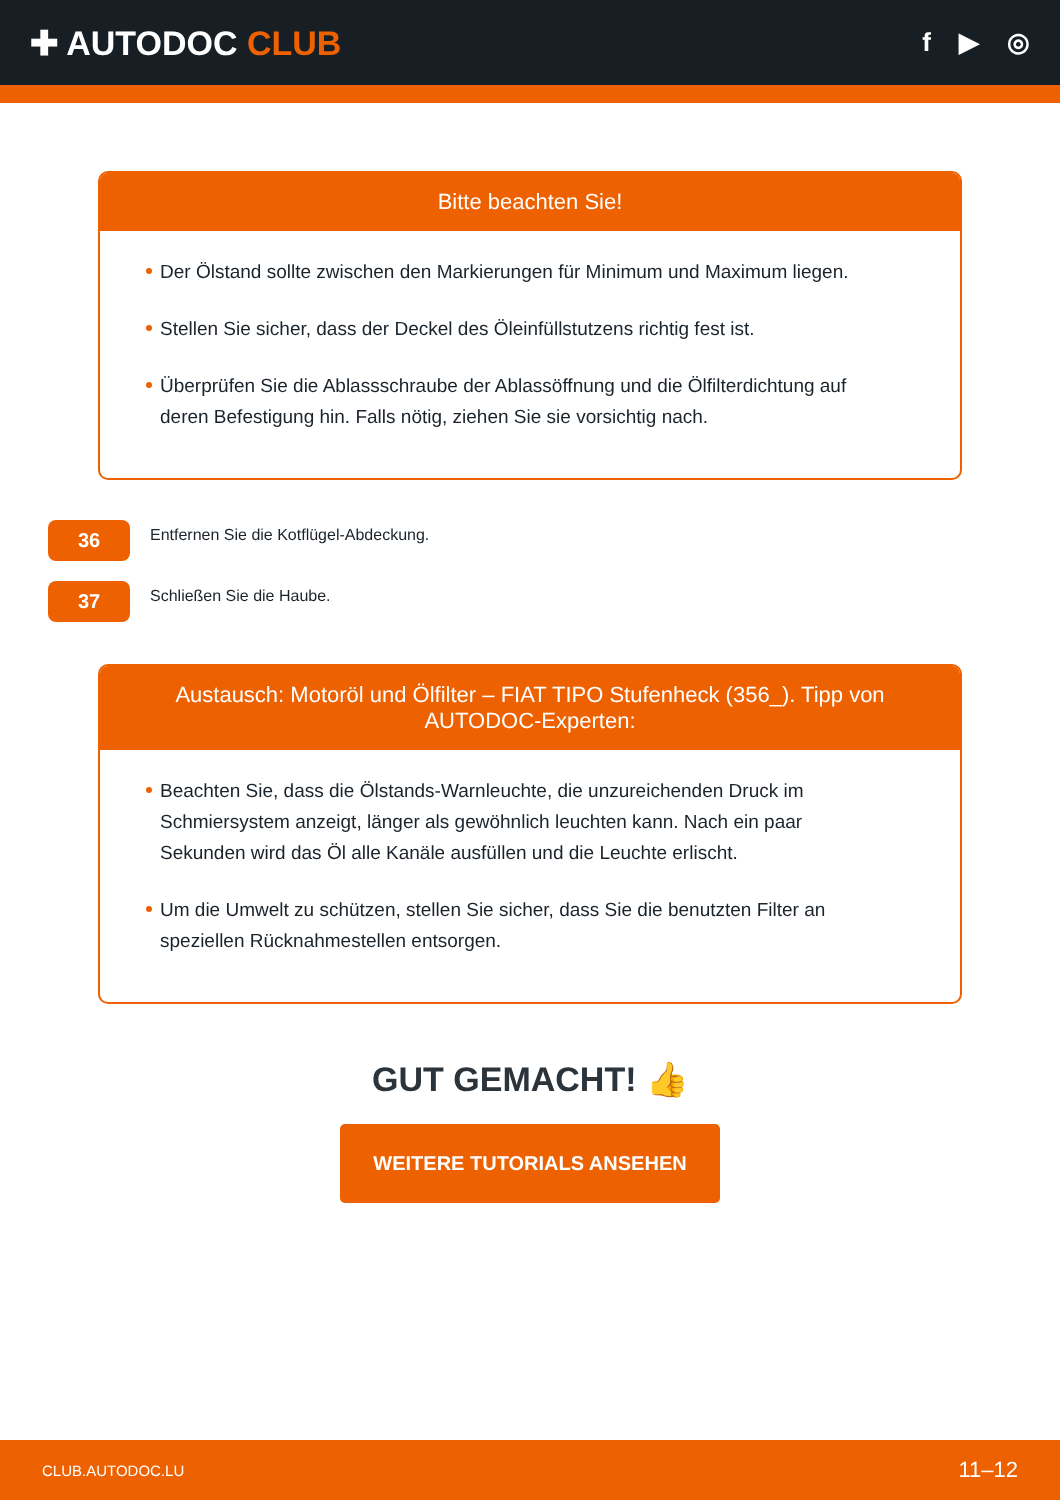✚ AUTODOC CLUB
f ▶ ◎
Bitte beachten Sie!
Der Ölstand sollte zwischen den Markierungen für Minimum und Maximum liegen.
Stellen Sie sicher, dass der Deckel des Öleinfüllstutzens richtig fest ist.
Überprüfen Sie die Ablassschraube der Ablassöffnung und die Ölfilterdichtung auf deren Befestigung hin. Falls nötig, ziehen Sie sie vorsichtig nach.
36
Entfernen Sie die Kotflügel-Abdeckung.
37
Schließen Sie die Haube.
Austausch: Motoröl und Ölfilter – FIAT TIPO Stufenheck (356_). Tipp von AUTODOC-Experten:
Beachten Sie, dass die Ölstands-Warnleuchte, die unzureichenden Druck im Schmiersystem anzeigt, länger als gewöhnlich leuchten kann. Nach ein paar Sekunden wird das Öl alle Kanäle ausfüllen und die Leuchte erlischt.
Um die Umwelt zu schützen, stellen Sie sicher, dass Sie die benutzten Filter an speziellen Rücknahmestellen entsorgen.
GUT GEMACHT! 👍
WEITERE TUTORIALS ANSEHEN
CLUB.AUTODOC.LU 11–12